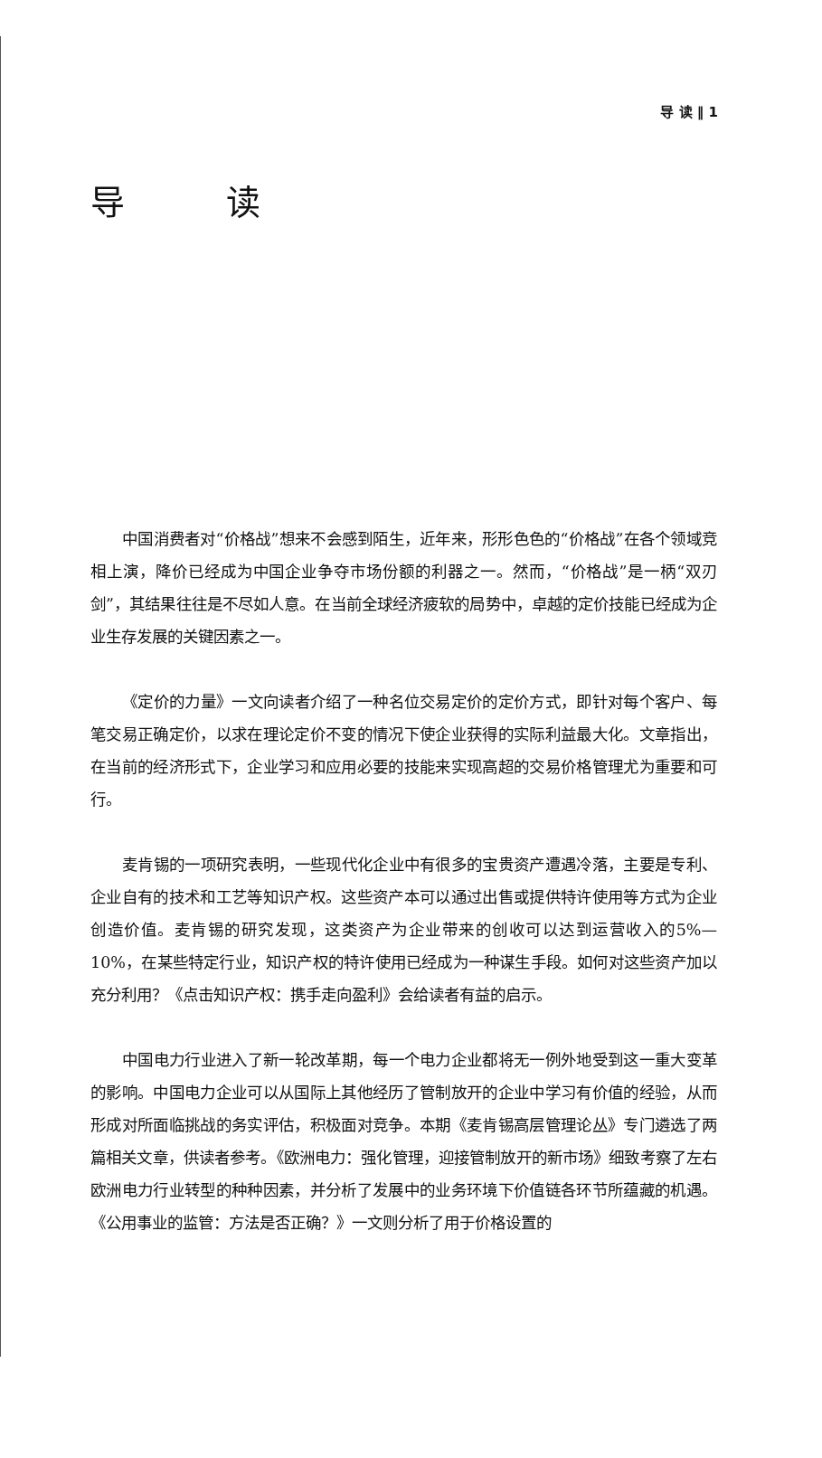导 读 ‖ 1
导 读
中国消费者对“价格战”想来不会感到陌生，近年来，形形色色的“价格战”在各个领域竞相上演，降价已经成为中国企业争夺市场份额的利器之一。然而，“价格战”是一柄“双刃剑”，其结果往往是不尽如人意。在当前全球经济疲软的局势中，卓越的定价技能已经成为企业生存发展的关键因素之一。
《定价的力量》一文向读者介绍了一种名位交易定价的定价方式，即针对每个客户、每笔交易正确定价，以求在理论定价不变的情况下使企业获得的实际利益最大化。文章指出，在当前的经济形式下，企业学习和应用必要的技能来实现高超的交易价格管理尤为重要和可行。
麦肯锡的一项研究表明，一些现代化企业中有很多的宝贵资产遭遇冷落，主要是专利、企业自有的技术和工艺等知识产权。这些资产本可以通过出售或提供特许使用等方式为企业创造价值。麦肯锡的研究发现，这类资产为企业带来的创收可以达到运营收入的5%—10%，在某些特定行业，知识产权的特许使用已经成为一种谋生手段。如何对这些资产加以充分利用？《点击知识产权：携手走向盈利》会给读者有益的启示。
中国电力行业进入了新一轮改革期，每一个电力企业都将无一例外地受到这一重大变革的影响。中国电力企业可以从国际上其他经历了管制放开的企业中学习有价值的经验，从而形成对所面临挑战的务实评估，积极面对竞争。本期《麦肯锡高层管理论丛》专门遴选了两篇相关文章，供读者参考。《欧洲电力：强化管理，迎接管制放开的新市场》细致考察了左右欧洲电力行业转型的种种因素，并分析了发展中的业务环境下价值链各环节所蕴藏的机遇。《公用事业的监管：方法是否正确？》一文则分析了用于价格设置的